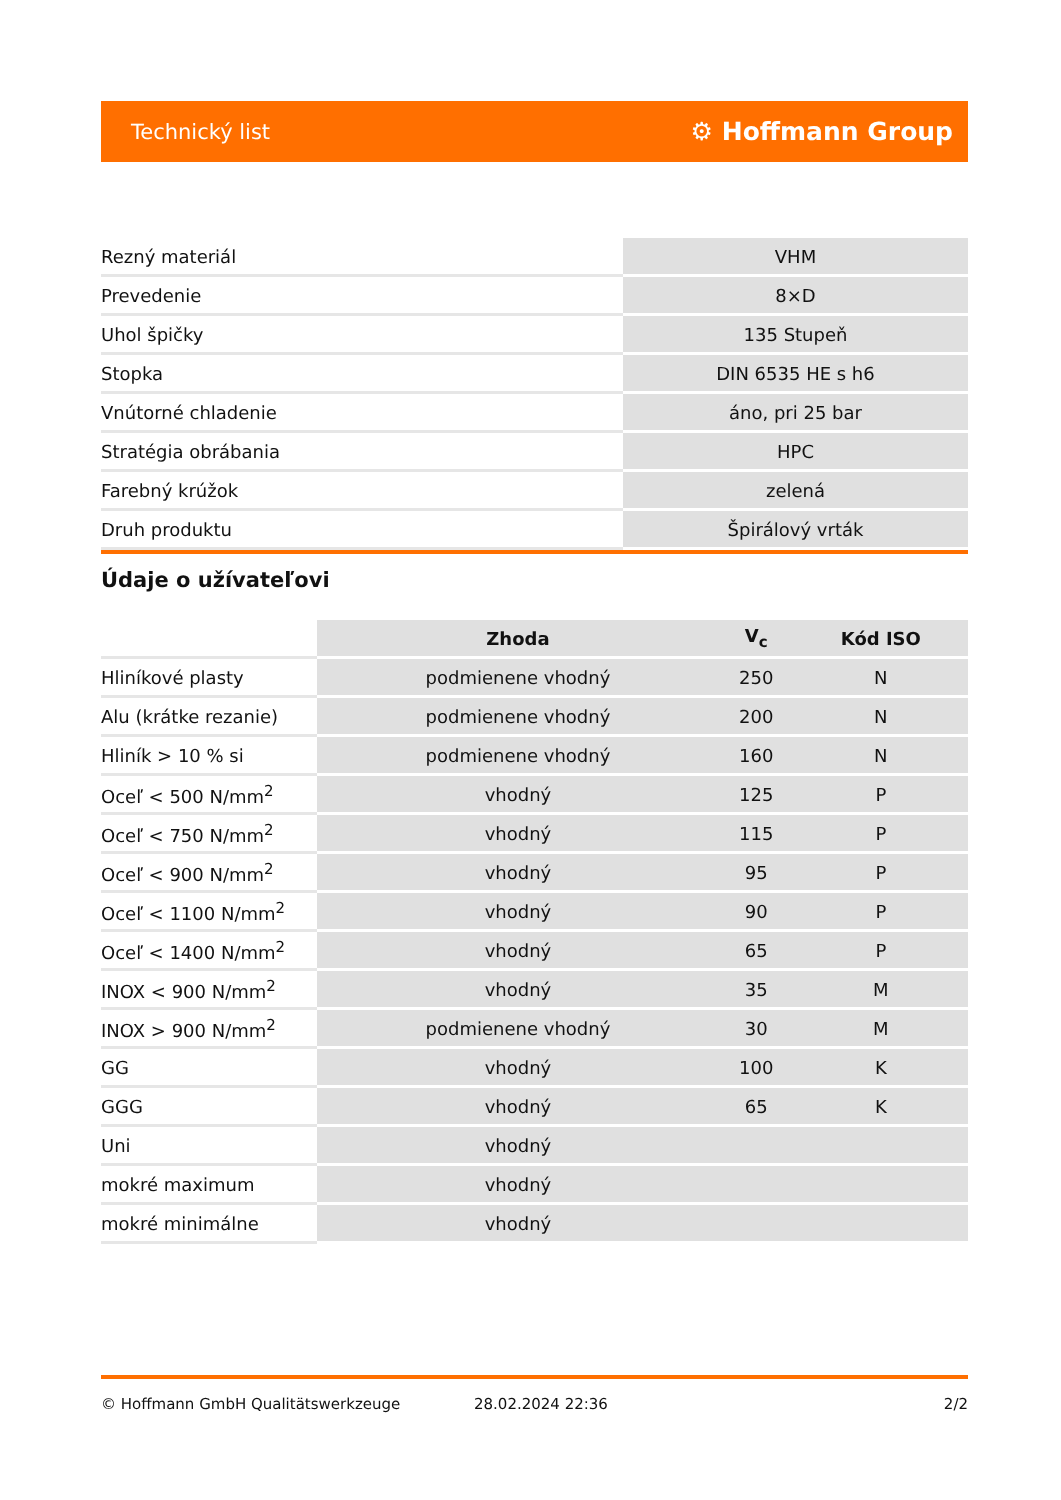Technický list ⚙ Hoffmann Group
| Rezný materiál | VHM |
| Prevedenie | 8×D |
| Uhol špičky | 135 Stupeň |
| Stopka | DIN 6535 HE s h6 |
| Vnútorné chladenie | áno, pri 25 bar |
| Stratégia obrábania | HPC |
| Farebný krúžok | zelená |
| Druh produktu | Špirálový vrták |
Údaje o užívateľovi
| | Zhoda | V<sub>c</sub> | Kód ISO |
| Hliníkové plasty | podmienene vhodný | 250 | N |
| Alu (krátke rezanie) | podmienene vhodný | 200 | N |
| Hliník > 10 % si | podmienene vhodný | 160 | N |
| Oceľ < 500 N/mm<sup>2</sup> | vhodný | 125 | P |
| Oceľ < 750 N/mm<sup>2</sup> | vhodný | 115 | P |
| Oceľ < 900 N/mm<sup>2</sup> | vhodný | 95 | P |
| Oceľ < 1100 N/mm<sup>2</sup> | vhodný | 90 | P |
| Oceľ < 1400 N/mm<sup>2</sup> | vhodný | 65 | P |
| INOX < 900 N/mm<sup>2</sup> | vhodný | 35 | M |
| INOX > 900 N/mm<sup>2</sup> | podmienene vhodný | 30 | M |
| GG | vhodný | 100 | K |
| GGG | vhodný | 65 | K |
| Uni | vhodný | | |
| mokré maximum | vhodný | | |
| mokré minimálne | vhodný | | |
© Hoffmann GmbH Qualitätswerkzeuge 28.02.2024 22:36 2/2